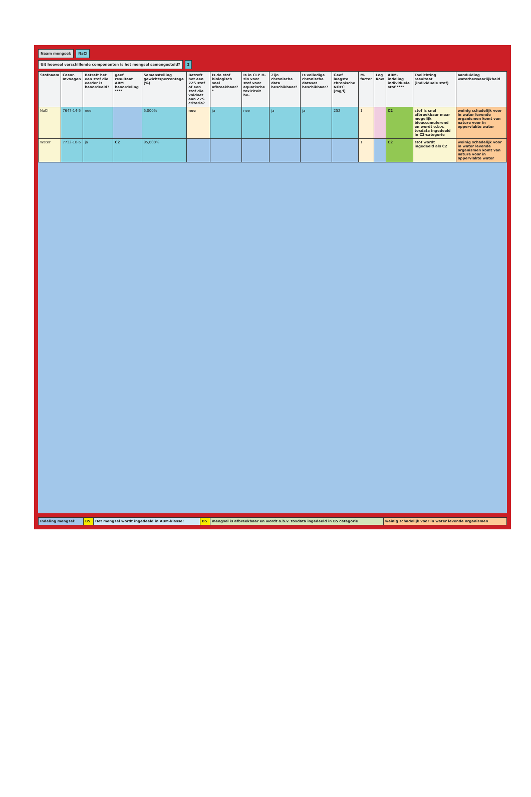Naam mengsel: NaCl
Uit hoeveel verschillende componenten is het mengsel samengesteld?
2
| Stofnaam | Casnr. Invoegen | Betreft het een stof die eerder is beoordeeld? | geef resultaat ABM beoordeling **** | Samenstelling gewichtspercentage (%) | Betreft het een ZZS stof of een stof die voldoet aan ZZS criteria? | Is de stof biologisch snel afbreekbaar?* | Is in CLP H-zin voor stof voor aquatische toxiciteit be- | Zijn chronische data beschikbaar? | Is volledige chronische dataset beschikbaar? | Geef laagste chronische NOEC [mg/l] | M-factor | Log Kow | ABM-indeling individuele stof **** | Toelichting resultaat (individuele stof) | aanduiding waterbezwaarlijkheid |
| --- | --- | --- | --- | --- | --- | --- | --- | --- | --- | --- | --- | --- | --- | --- | --- |
| NaCl | 7647-14-5 | nee | | 5,000% | nee | ja | nee | ja | ja | 252 | 1 | | C2 | stof is snel afbreekbaar maar mogelijk bioaccumulerend en wordt o.b.v. toxdata ingedeeld in C2-categorie | weinig schadelijk voor in water levende organismen komt van nature voor in oppervlakte water |
| Water | 7732-18-5 | ja | C2 | 95,000% | | | | | | | 1 | | C2 | stof wordt ingedeeld als C2 | weinig schadelijk voor in water levende organismen komt van nature voor in oppervlakte water |
| Indeling mengsel: | B5 | Het mengsel wordt ingedeeld in ABM-klasse: | B5 | mengsel is afbreekbaar en wordt o.b.v. toxdata ingedeeld in B5 categorie | weinig schadelijk voor in water levende organismen |